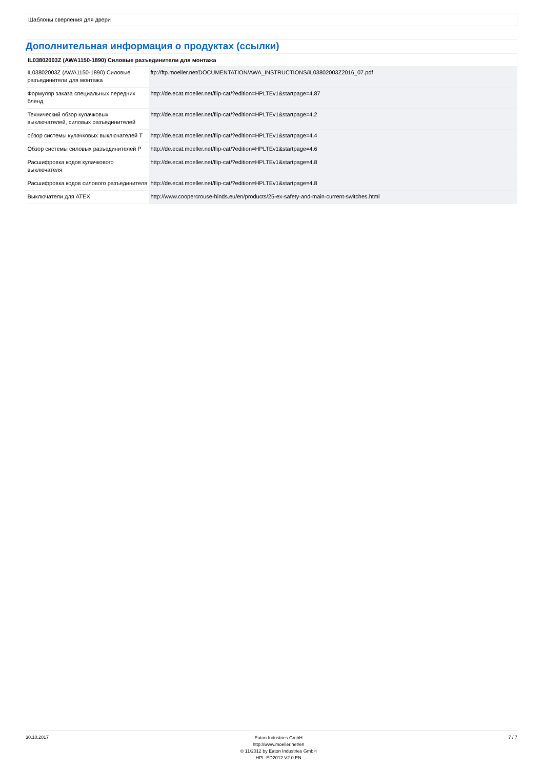Шаблоны сверления для двери
Дополнительная информация о продуктах (ссылки)
| IL03802003Z (AWA1150-1890) Силовые разъединители для монтажа | |
| --- | --- |
| IL03802003Z (AWA1150-1890) Силовые разъединители для монтажа | ftp://ftp.moeller.net/DOCUMENTATION/AWA_INSTRUCTIONS/IL03802003Z2016_07.pdf |
| Формуляр заказа специальных передних бленд | http://de.ecat.moeller.net/flip-cat/?edition=HPLTEv1&startpage=4.87 |
| Технический обзор кулачковых выключателей, силовых разъединителей | http://de.ecat.moeller.net/flip-cat/?edition=HPLTEv1&startpage=4.2 |
| обзор системы кулачковых выключателей T | http://de.ecat.moeller.net/flip-cat/?edition=HPLTEv1&startpage=4.4 |
| Обзор системы силовых разъединителей P | http://de.ecat.moeller.net/flip-cat/?edition=HPLTEv1&startpage=4.6 |
| Расшифровка кодов кулачкового выключателя | http://de.ecat.moeller.net/flip-cat/?edition=HPLTEv1&startpage=4.8 |
| Расшифровка кодов силового разъединителя | http://de.ecat.moeller.net/flip-cat/?edition=HPLTEv1&startpage=4.8 |
| Выключатели для ATEX | http://www.coopercrouse-hinds.eu/en/products/25-ex-safety-and-main-current-switches.html |
30.10.2017
Eaton Industries GmbH
http://www.moeller.net/en
© 11/2012 by Eaton Industries GmbH
HPL-ED2012 V2.0 EN
7 / 7